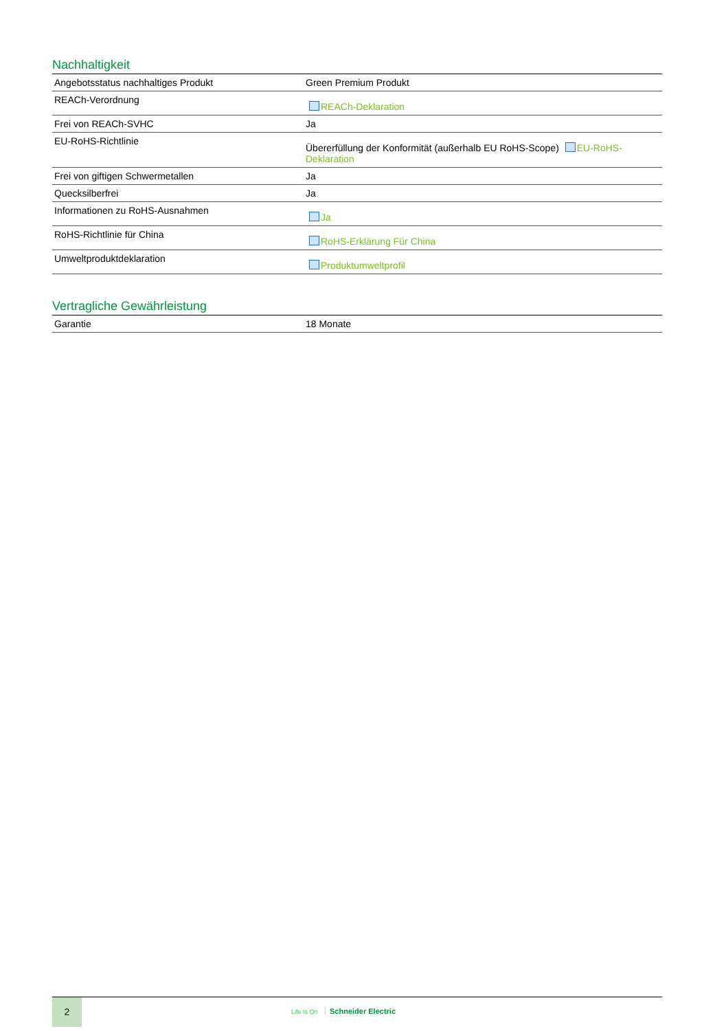Nachhaltigkeit
| Angebotsstatus nachhaltiges Produkt | Green Premium Produkt |
| REACh-Verordnung | REACh-Deklaration |
| Frei von REACh-SVHC | Ja |
| EU-RoHS-Richtlinie | Übererfüllung der Konformität (außerhalb EU RoHS-Scope) EU-RoHS-Deklaration |
| Frei von giftigen Schwermetallen | Ja |
| Quecksilberfrei | Ja |
| Informationen zu RoHS-Ausnahmen | Ja |
| RoHS-Richtlinie für China | RoHS-Erklärung Für China |
| Umweltproduktdeklaration | Produktumweltprofil |
Vertragliche Gewährleistung
| Garantie | 18 Monate |
2
Life Is On Schneider Electric